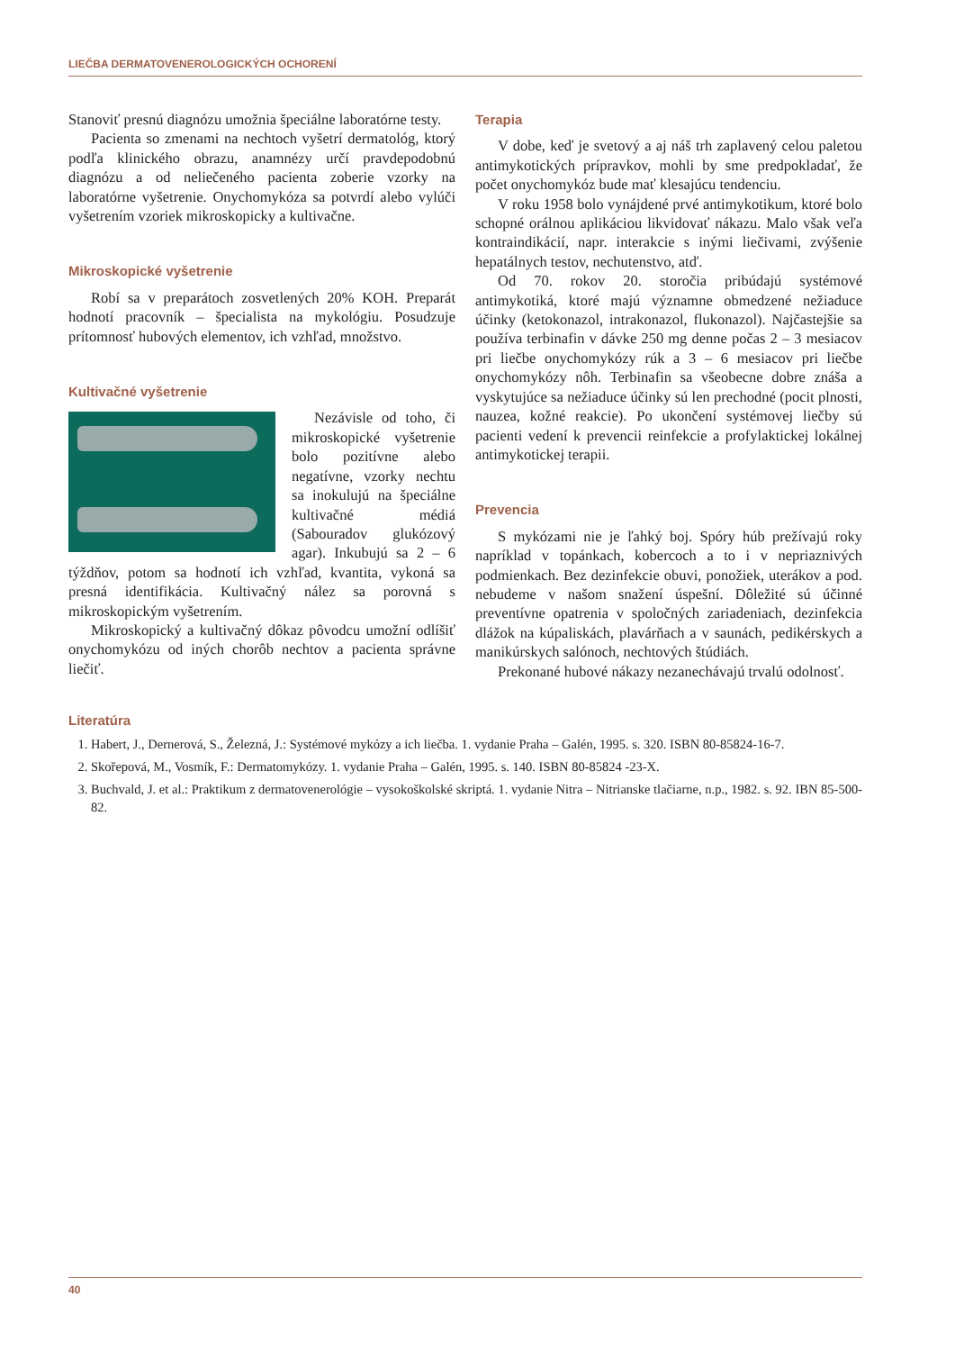LIEČBA DERMATOVENEROLOGICKÝCH OCHORENÍ
Stanoviť presnú diagnózu umožnia špeciálne laboratórne testy.
Pacienta so zmenami na nechtoch vyšetrí dermatológ, ktorý podľa klinického obrazu, anamnézy určí pravdepodobnú diagnózu a od neliečeného pacienta zoberie vzorky na laboratórne vyšetrenie. Onychomykóza sa potvrdí alebo vylúči vyšetrením vzoriek mikroskopicky a kultivačne.
Mikroskopické vyšetrenie
Robí sa v preparátoch zosvetlených 20% KOH. Preparát hodnotí pracovník – špecialista na mykológiu. Posudzuje prítomnosť hubových elementov, ich vzhľad, množstvo.
Kultivačné vyšetrenie
Nezávisle od toho, či mikroskopické vyšetrenie bolo pozitívne alebo negatívne, vzorky nechtu sa inokulujú na špeciálne kultivačné médiá (Sabouradov glukózový agar). Inkubujú sa 2 – 6 týždňov, potom sa hodnotí ich vzhľad, kvantita, vykoná sa presná identifikácia. Kultivačný nález sa porovná s mikroskopickým vyšetrením.
Mikroskopický a kultivačný dôkaz pôvodcu umožní odlíšiť onychomykózu od iných chorôb nechtov a pacienta správne liečiť.
Terapia
V dobe, keď je svetový a aj náš trh zaplavený celou paletou antimykotických prípravkov, mohli by sme predpokladať, že počet onychomykóz bude mať klesajúcu tendenciu.
V roku 1958 bolo vynájdené prvé antimykotikum, ktoré bolo schopné orálnou aplikáciou likvidovať nákazu. Malo však veľa kontraindikácií, napr. interakcie s inými liečivami, zvýšenie hepatálnych testov, nechutenstvo, atď.
Od 70. rokov 20. storočia pribúdajú systémové antimykotiká, ktoré majú významne obmedzené nežiaduce účinky (ketokonazol, intrakonazol, flukonazol). Najčastejšie sa používa terbinafin v dávke 250 mg denne počas 2 – 3 mesiacov pri liečbe onychomykózy rúk a 3 – 6 mesiacov pri liečbe onychomykózy nôh. Terbinafin sa všeobecne dobre znáša a vyskytujúce sa nežiaduce účinky sú len prechodné (pocit plnosti, nauzea, kožné reakcie). Po ukončení systémovej liečby sú pacienti vedení k prevencii reinfekcie a profylaktickej lokálnej antimykotickej terapii.
Prevencia
S mykózami nie je ľahký boj. Spóry húb prežívajú roky napríklad v topánkach, kobercoch a to i v nepriaznivých podmienkach. Bez dezinfekcie obuvi, ponožiek, uterákov a pod. nebudeme v našom snažení úspešní. Dôležité sú účinné preventívne opatrenia v spoločných zariadeniach, dezinfekcia dlážok na kúpaliskách, plavárňach a v saunách, pedikérskych a manikúrskych salónoch, nechtových štúdiách.
Prekonané hubové nákazy nezanechávajú trvalú odolnosť.
Literatúra
1. Habert, J., Dernerová, S., Železná, J.: Systémové mykózy a ich liečba. 1. vydanie Praha – Galén, 1995. s. 320. ISBN 80-85824-16-7.
2. Skořepová, M., Vosmík, F.: Dermatomykózy. 1. vydanie Praha – Galén, 1995. s. 140. ISBN 80-85824 -23-X.
3. Buchvald, J. et al.: Praktikum z dermatovenerológie – vysokoškolské skriptá. 1. vydanie Nitra – Nitrianske tlačiarne, n.p., 1982. s. 92. IBN 85-500-82.
40